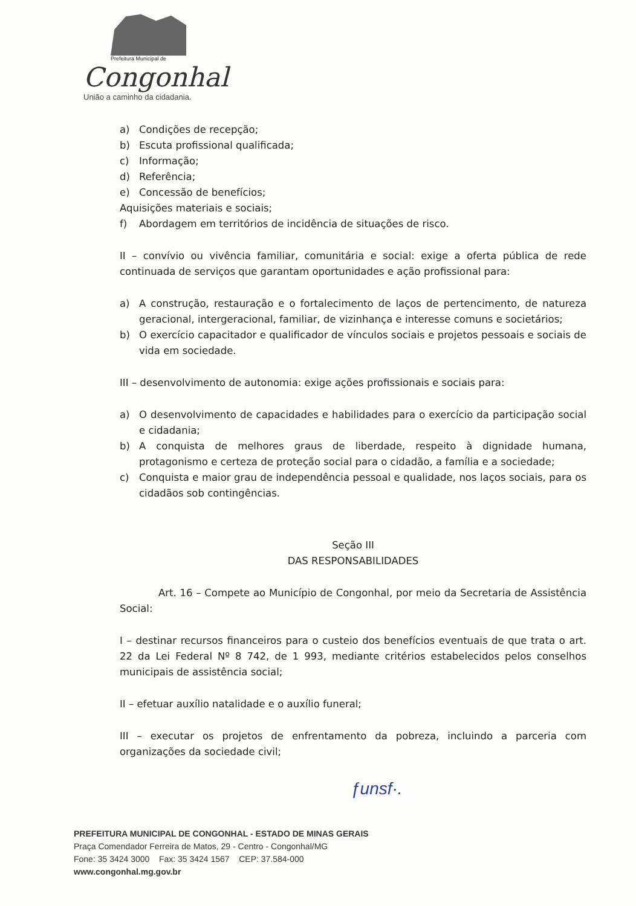Prefeitura Municipal de
Congonhal
União a caminho da cidadania.
a) Condições de recepção;
b) Escuta profissional qualificada;
c) Informação;
d) Referência;
e) Concessão de benefícios;
Aquisições materiais e sociais;
f) Abordagem em territórios de incidência de situações de risco.
II – convívio ou vivência familiar, comunitária e social: exige a oferta pública de rede continuada de serviços que garantam oportunidades e ação profissional para:
a) A construção, restauração e o fortalecimento de laços de pertencimento, de natureza geracional, intergeracional, familiar, de vizinhança e interesse comuns e societários;
b) O exercício capacitador e qualificador de vínculos sociais e projetos pessoais e sociais de vida em sociedade.
III – desenvolvimento de autonomia: exige ações profissionais e sociais para:
a) O desenvolvimento de capacidades e habilidades para o exercício da participação social e cidadania;
b) A conquista de melhores graus de liberdade, respeito à dignidade humana, protagonismo e certeza de proteção social para o cidadão, a família e a sociedade;
c) Conquista e maior grau de independência pessoal e qualidade, nos laços sociais, para os cidadãos sob contingências.
Seção III
DAS RESPONSABILIDADES
Art. 16 – Compete ao Município de Congonhal, por meio da Secretaria de Assistência Social:
I – destinar recursos financeiros para o custeio dos benefícios eventuais de que trata o art. 22 da Lei Federal Nº 8 742, de 1 993, mediante critérios estabelecidos pelos conselhos municipais de assistência social;
II – efetuar auxílio natalidade e o auxílio funeral;
III – executar os projetos de enfrentamento da pobreza, incluindo a parceria com organizações da sociedade civil;
ƒunsf·.
PREFEITURA MUNICIPAL DE CONGONHAL - ESTADO DE MINAS GERAIS
Praça Comendador Ferreira de Matos, 29 - Centro - Congonhal/MG
Fone: 35 3424 3000 Fax: 35 3424 1567 CEP: 37.584-000
www.congonhal.mg.gov.br